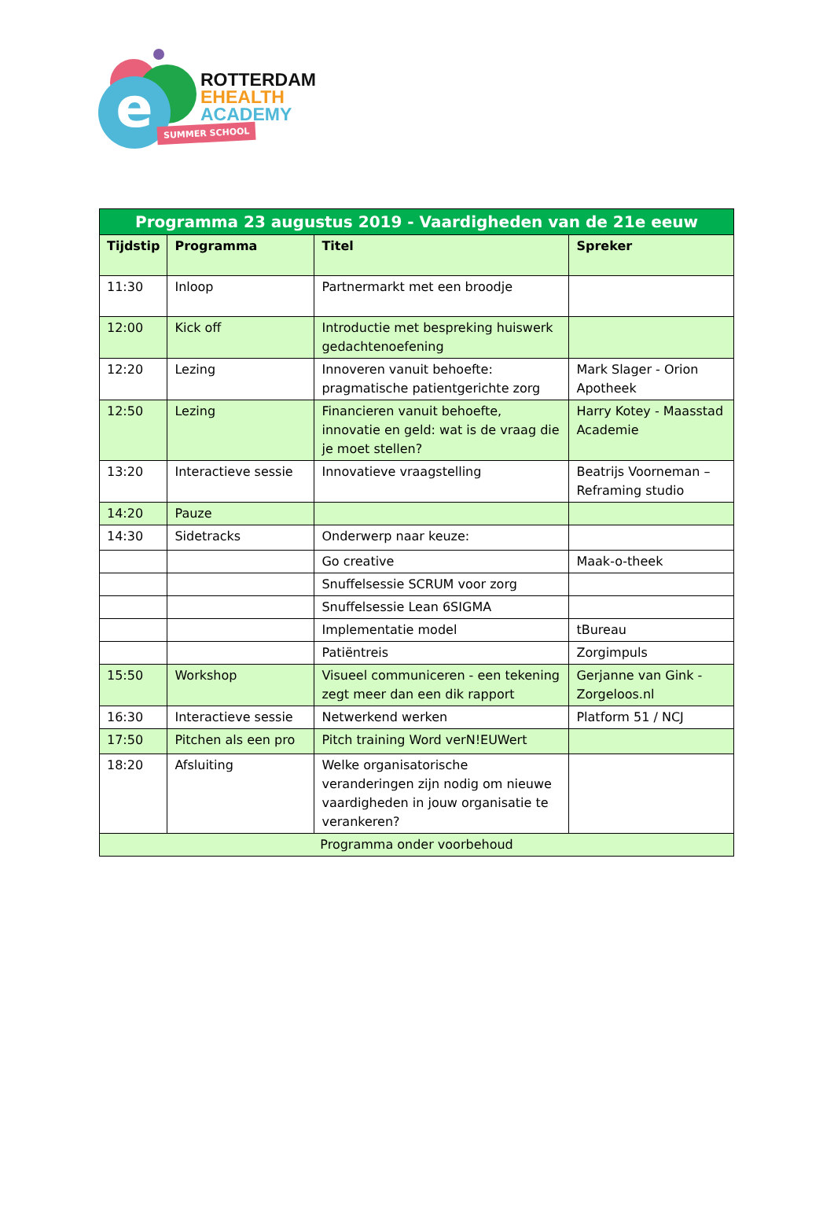e
ROTTERDAM
EHEALTH
ACADEMY
SUMMER SCHOOL
| Programma 23 augustus 2019 - Vaardigheden van de 21e eeuw | | | |
| --- | --- | --- | --- |
| Tijdstip | Programma | Titel | Spreker |
| 11:30 | Inloop | Partnermarkt met een broodje | |
| 12:00 | Kick off | Introductie met bespreking huiswerk gedachtenoefening | |
| 12:20 | Lezing | Innoveren vanuit behoefte: pragmatische patientgerichte zorg | Mark Slager - Orion Apotheek |
| 12:50 | Lezing | Financieren vanuit behoefte, innovatie en geld: wat is de vraag die je moet stellen? | Harry Kotey - Maasstad Academie |
| 13:20 | Interactieve sessie | Innovatieve vraagstelling | Beatrijs Voorneman – Reframing studio |
| 14:20 | Pauze | | |
| 14:30 | Sidetracks | Onderwerp naar keuze: | |
| | | Go creative | Maak-o-theek |
| | | Snuffelsessie SCRUM voor zorg | |
| | | Snuffelsessie Lean 6SIGMA | |
| | | Implementatie model | tBureau |
| | | Patiëntreis | Zorgimpuls |
| 15:50 | Workshop | Visueel communiceren - een tekening zegt meer dan een dik rapport | Gerjanne van Gink - Zorgeloos.nl |
| 16:30 | Interactieve sessie | Netwerkend werken | Platform 51 / NCJ |
| 17:50 | Pitchen als een pro | Pitch training Word verN!EUWert | |
| 18:20 | Afsluiting | Welke organisatorische veranderingen zijn nodig om nieuwe vaardigheden in jouw organisatie te verankeren? | |
| Programma onder voorbehoud | | | |